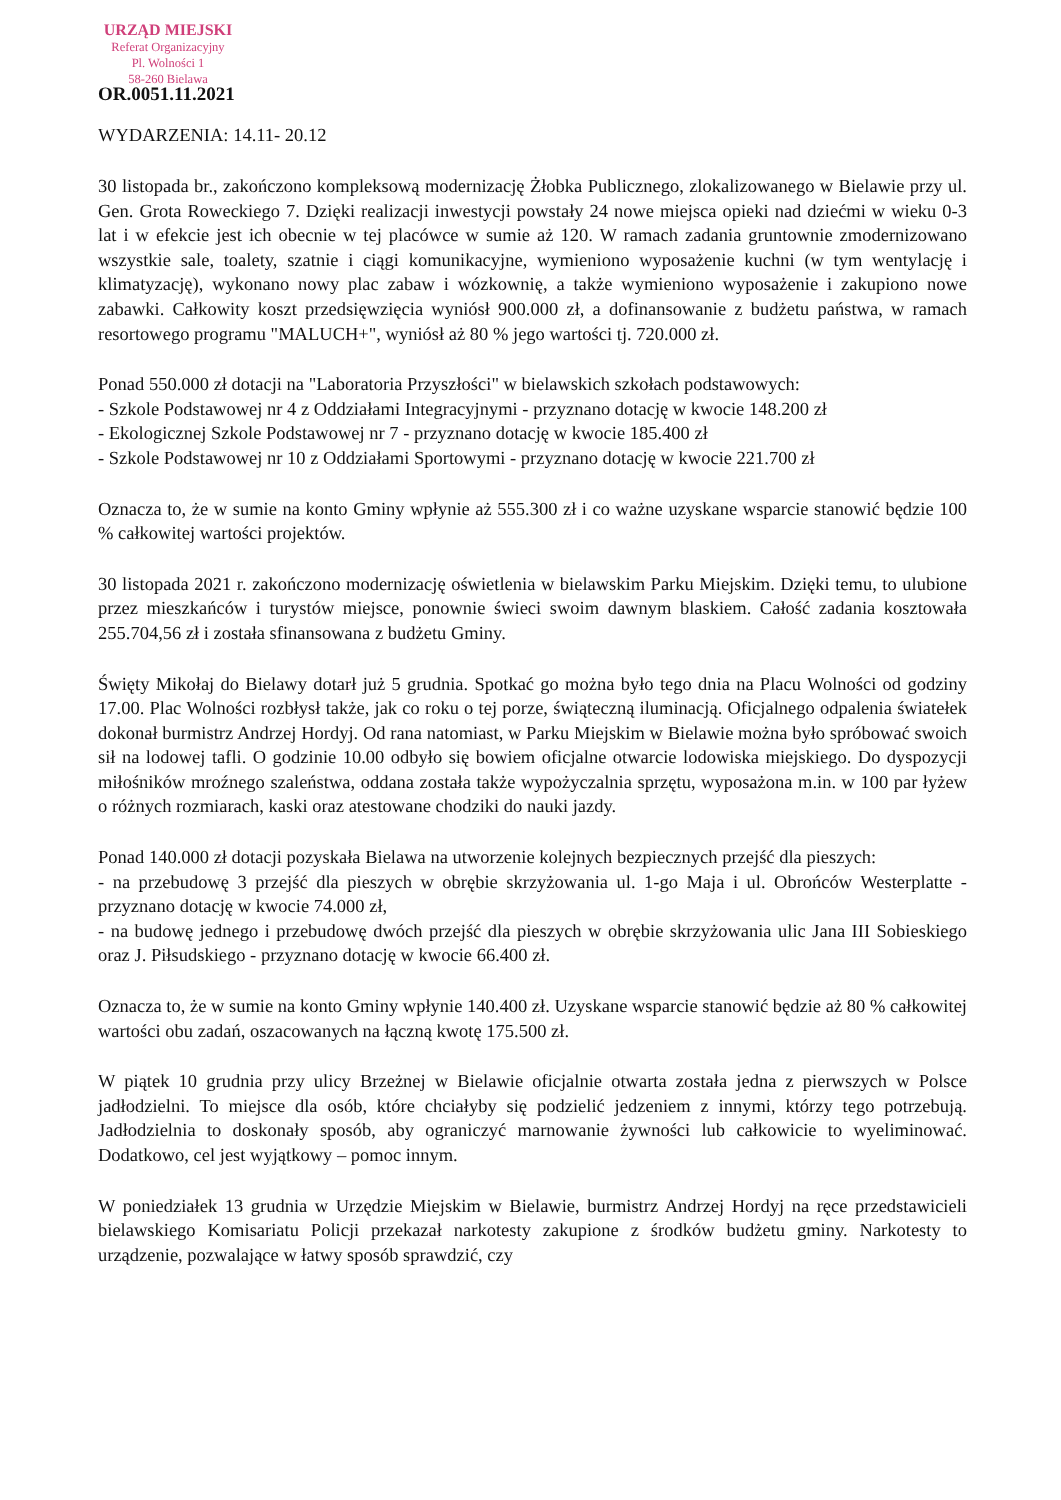URZĄD MIEJSKI
Referat Organizacyjny
Pl. Wolności 1
58-260 Bielawa
OR.0051.11.2021
WYDARZENIA: 14.11- 20.12
30 listopada br., zakończono kompleksową modernizację Żłobka Publicznego, zlokalizowanego w Bielawie przy ul. Gen. Grota Roweckiego 7. Dzięki realizacji inwestycji powstały 24 nowe miejsca opieki nad dziećmi w wieku 0-3 lat i w efekcie jest ich obecnie w tej placówce w sumie aż 120. W ramach zadania gruntownie zmodernizowano wszystkie sale, toalety, szatnie i ciągi komunikacyjne, wymieniono wyposażenie kuchni (w tym wentylację i klimatyzację), wykonano nowy plac zabaw i wózkownię, a także wymieniono wyposażenie i zakupiono nowe zabawki. Całkowity koszt przedsięwzięcia wyniósł 900.000 zł, a dofinansowanie z budżetu państwa, w ramach resortowego programu "MALUCH+", wyniósł aż 80 % jego wartości tj. 720.000 zł.
Ponad 550.000 zł dotacji na "Laboratoria Przyszłości" w bielawskich szkołach podstawowych:
- Szkole Podstawowej nr 4 z Oddziałami Integracyjnymi - przyznano dotację w kwocie 148.200 zł
- Ekologicznej Szkole Podstawowej nr 7 - przyznano dotację w kwocie 185.400 zł
- Szkole Podstawowej nr 10 z Oddziałami Sportowymi - przyznano dotację w kwocie 221.700 zł
Oznacza to, że w sumie na konto Gminy wpłynie aż 555.300 zł i co ważne uzyskane wsparcie stanowić będzie 100 % całkowitej wartości projektów.
30 listopada 2021 r. zakończono modernizację oświetlenia w bielawskim Parku Miejskim. Dzięki temu, to ulubione przez mieszkańców i turystów miejsce, ponownie świeci swoim dawnym blaskiem. Całość zadania kosztowała 255.704,56 zł i została sfinansowana z budżetu Gminy.
Święty Mikołaj do Bielawy dotarł już 5 grudnia. Spotkać go można było tego dnia na Placu Wolności od godziny 17.00. Plac Wolności rozbłysł także, jak co roku o tej porze, świąteczną iluminacją. Oficjalnego odpalenia światełek dokonał burmistrz Andrzej Hordyj. Od rana natomiast, w Parku Miejskim w Bielawie można było spróbować swoich sił na lodowej tafli. O godzinie 10.00 odbyło się bowiem oficjalne otwarcie lodowiska miejskiego. Do dyspozycji miłośników mroźnego szaleństwa, oddana została także wypożyczalnia sprzętu, wyposażona m.in. w 100 par łyżew o różnych rozmiarach, kaski oraz atestowane chodziki do nauki jazdy.
Ponad 140.000 zł dotacji pozyskała Bielawa na utworzenie kolejnych bezpiecznych przejść dla pieszych:
- na przebudowę 3 przejść dla pieszych w obrębie skrzyżowania ul. 1-go Maja i ul. Obrońców Westerplatte - przyznano dotację w kwocie 74.000 zł,
- na budowę jednego i przebudowę dwóch przejść dla pieszych w obrębie skrzyżowania ulic Jana III Sobieskiego oraz J. Piłsudskiego - przyznano dotację w kwocie 66.400 zł.
Oznacza to, że w sumie na konto Gminy wpłynie 140.400 zł. Uzyskane wsparcie stanowić będzie aż 80 % całkowitej wartości obu zadań, oszacowanych na łączną kwotę 175.500 zł.
W piątek 10 grudnia przy ulicy Brzeżnej w Bielawie oficjalnie otwarta została jedna z pierwszych w Polsce jadłodzielni. To miejsce dla osób, które chciałyby się podzielić jedzeniem z innymi, którzy tego potrzebują. Jadłodzielnia to doskonały sposób, aby ograniczyć marnowanie żywności lub całkowicie to wyeliminować. Dodatkowo, cel jest wyjątkowy – pomoc innym.
W poniedziałek 13 grudnia w Urzędzie Miejskim w Bielawie, burmistrz Andrzej Hordyj na ręce przedstawicieli bielawskiego Komisariatu Policji przekazał narkotesty zakupione z środków budżetu gminy. Narkotesty to urządzenie, pozwalające w łatwy sposób sprawdzić, czy